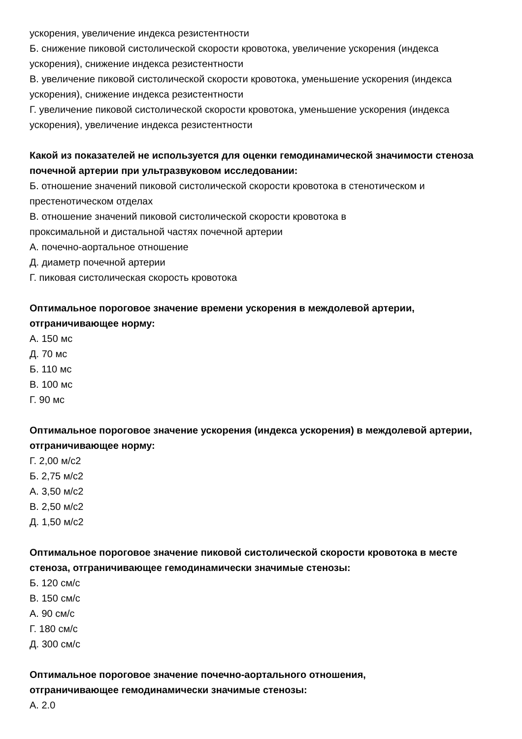ускорения, увеличение индекса резистентности
Б. снижение пиковой систолической скорости кровотока, увеличение ускорения (индекса ускорения), снижение индекса резистентности
В. увеличение пиковой систолической скорости кровотока, уменьшение ускорения (индекса ускорения), снижение индекса резистентности
Г. увеличение пиковой систолической скорости кровотока, уменьшение ускорения (индекса ускорения), увеличение индекса резистентности
Какой из показателей не используется для оценки гемодинамической значимости стеноза почечной артерии при ультразвуковом исследовании:
Б. отношение значений пиковой систолической скорости кровотока в стенотическом и престенотическом отделах
В. отношение значений пиковой систолической скорости кровотока в
проксимальной и дистальной частях почечной артерии
А. почечно-аортальное отношение
Д. диаметр почечной артерии
Г. пиковая систолическая скорость кровотока
Оптимальное пороговое значение времени ускорения в междолевой артерии, отграничивающее норму:
А. 150 мс
Д. 70 мс
Б. 110 мс
В. 100 мс
Г. 90 мс
Оптимальное пороговое значение ускорения (индекса ускорения) в междолевой артерии, отграничивающее норму:
Г. 2,00 м/с2
Б. 2,75 м/с2
А. 3,50 м/с2
В. 2,50 м/с2
Д. 1,50 м/с2
Оптимальное пороговое значение пиковой систолической скорости кровотока в месте стеноза, отграничивающее гемодинамически значимые стенозы:
Б. 120 см/с
В. 150 см/с
А. 90 см/с
Г. 180 см/с
Д. 300 см/с
Оптимальное пороговое значение почечно-аортального отношения,
отграничивающее гемодинамически значимые стенозы:
А. 2.0